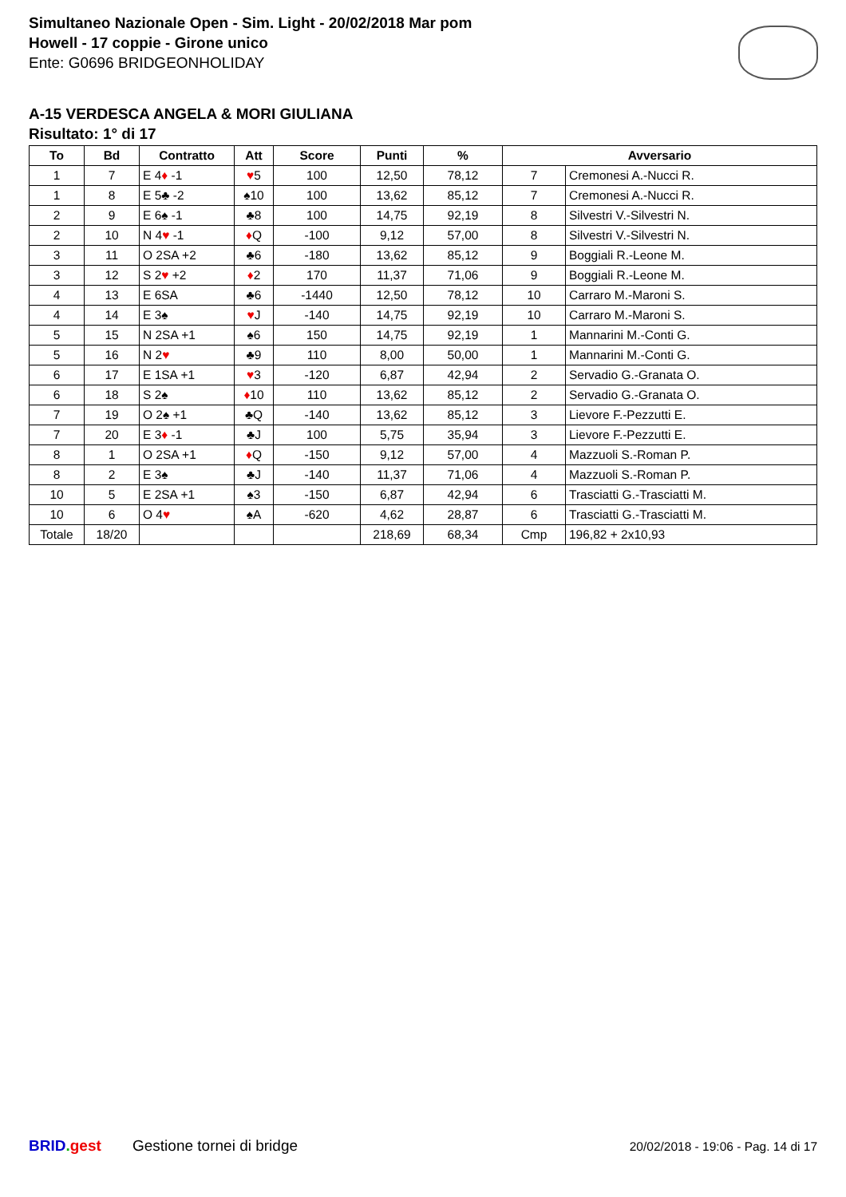Simultaneo Nazionale Open - Sim. Light - 20/02/2018 Mar pom
Howell - 17 coppie - Girone unico
Ente: G0696 BRIDGEONHOLIDAY
A-15 VERDESCA ANGELA & MORI GIULIANA
Risultato: 1° di 17
| To | Bd | Contratto | Att | Score | Punti | % | Avversario | |
| --- | --- | --- | --- | --- | --- | --- | --- | --- |
| 1 | 7 | E 4 ♦ -1 | ♥ 5 | 100 | 12,50 | 78,12 | 7 | Cremonesi A.-Nucci R. |
| 1 | 8 | E 5♣ -2 | ♠10 | 100 | 13,62 | 85,12 | 7 | Cremonesi A.-Nucci R. |
| 2 | 9 | E 6♠ -1 | ♣8 | 100 | 14,75 | 92,19 | 8 | Silvestri V.-Silvestri N. |
| 2 | 10 | N 4 ♥ -1 | ♦ Q | -100 | 9,12 | 57,00 | 8 | Silvestri V.-Silvestri N. |
| 3 | 11 | O 2SA +2 | ♣6 | -180 | 13,62 | 85,12 | 9 | Boggiali R.-Leone M. |
| 3 | 12 | S 2 ♥ +2 | ♦ 2 | 170 | 11,37 | 71,06 | 9 | Boggiali R.-Leone M. |
| 4 | 13 | E 6SA | ♣6 | -1440 | 12,50 | 78,12 | 10 | Carraro M.-Maroni S. |
| 4 | 14 | E 3♠ | ♥ J | -140 | 14,75 | 92,19 | 10 | Carraro M.-Maroni S. |
| 5 | 15 | N 2SA +1 | ♠6 | 150 | 14,75 | 92,19 | 1 | Mannarini M.-Conti G. |
| 5 | 16 | N 2 ♥ | ♣9 | 110 | 8,00 | 50,00 | 1 | Mannarini M.-Conti G. |
| 6 | 17 | E 1SA +1 | ♥ 3 | -120 | 6,87 | 42,94 | 2 | Servadio G.-Granata O. |
| 6 | 18 | S 2♠ | ♦ 10 | 110 | 13,62 | 85,12 | 2 | Servadio G.-Granata O. |
| 7 | 19 | O 2♠ +1 | ♣Q | -140 | 13,62 | 85,12 | 3 | Lievore F.-Pezzutti E. |
| 7 | 20 | E 3 ♦ -1 | ♣J | 100 | 5,75 | 35,94 | 3 | Lievore F.-Pezzutti E. |
| 8 | 1 | O 2SA +1 | ♦ Q | -150 | 9,12 | 57,00 | 4 | Mazzuoli S.-Roman P. |
| 8 | 2 | E 3♠ | ♣J | -140 | 11,37 | 71,06 | 4 | Mazzuoli S.-Roman P. |
| 10 | 5 | E 2SA +1 | ♠3 | -150 | 6,87 | 42,94 | 6 | Trasciatti G.-Trasciatti M. |
| 10 | 6 | O 4 ♥ | ♠A | -620 | 4,62 | 28,87 | 6 | Trasciatti G.-Trasciatti M. |
| Totale | 18/20 | | | | 218,69 | 68,34 | Cmp | 196,82 + 2x10,93 |
BRID. gest Gestione tornei di bridge 20/02/2018 - 19:06 - Pag. 14 di 17